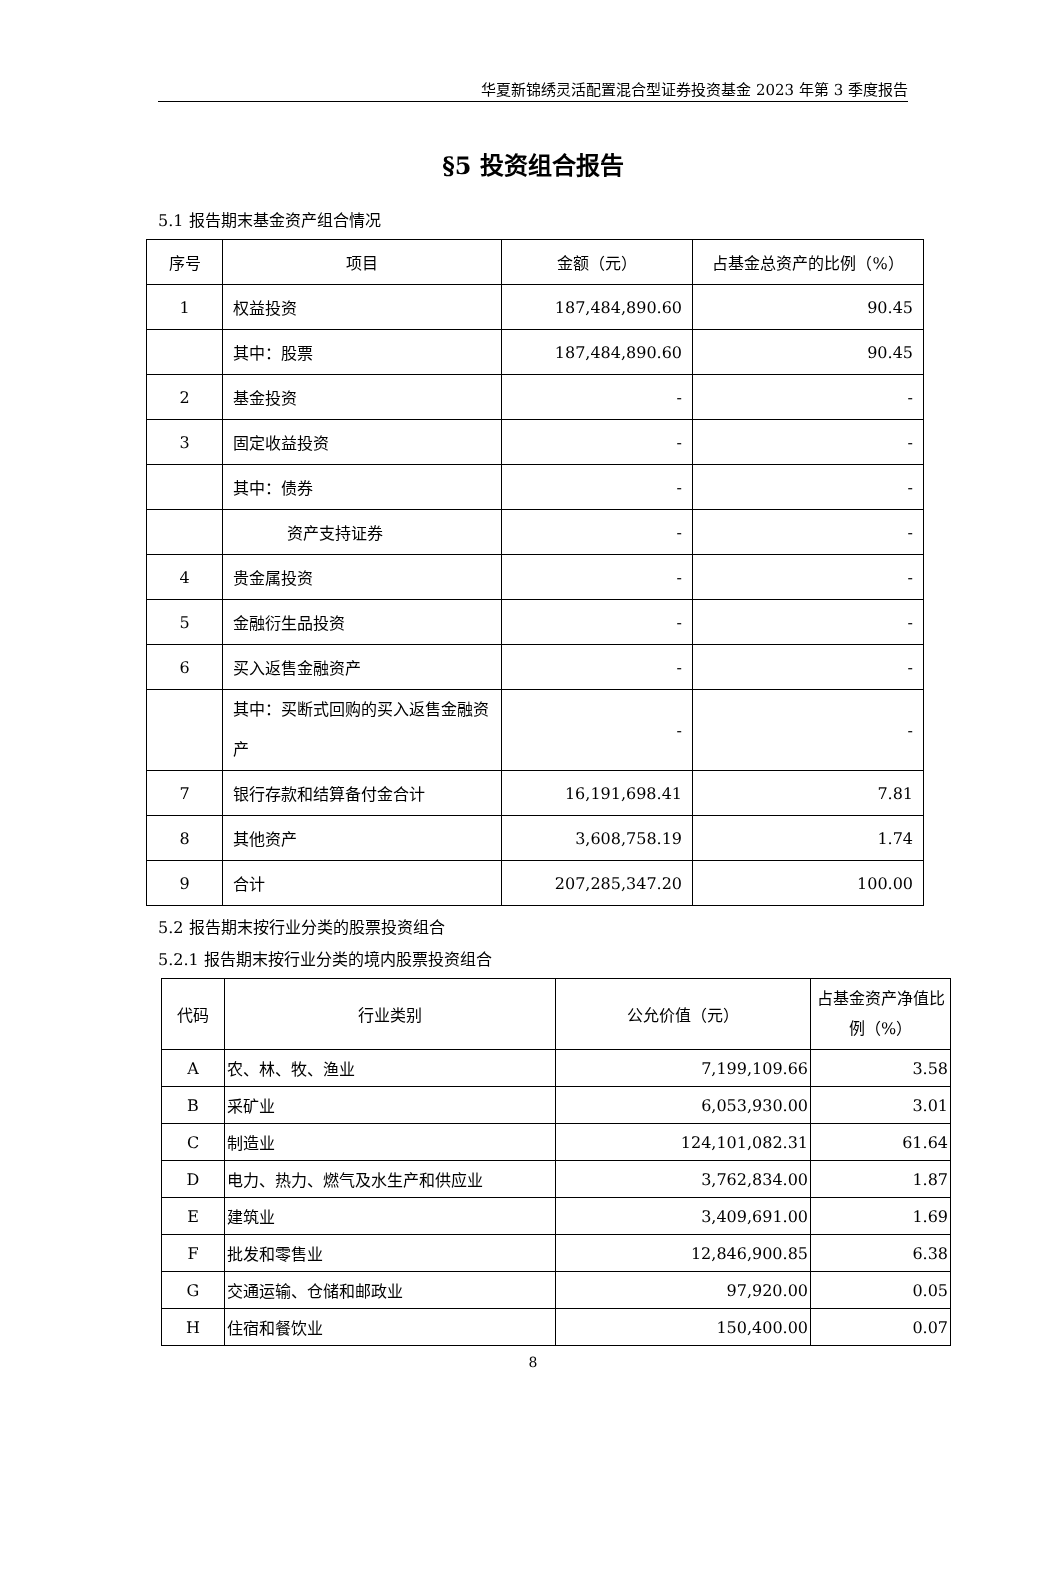华夏新锦绣灵活配置混合型证券投资基金 2023 年第 3 季度报告
§5 投资组合报告
5.1 报告期末基金资产组合情况
| 序号 | 项目 | 金额（元） | 占基金总资产的比例（%） |
| --- | --- | --- | --- |
| 1 | 权益投资 | 187,484,890.60 | 90.45 |
| | 其中：股票 | 187,484,890.60 | 90.45 |
| 2 | 基金投资 | - | - |
| 3 | 固定收益投资 | - | - |
| | 其中：债券 | - | - |
| | 资产支持证券 | - | - |
| 4 | 贵金属投资 | - | - |
| 5 | 金融衍生品投资 | - | - |
| 6 | 买入返售金融资产 | - | - |
| | 其中：买断式回购的买入返售金融资产 | - | - |
| 7 | 银行存款和结算备付金合计 | 16,191,698.41 | 7.81 |
| 8 | 其他资产 | 3,608,758.19 | 1.74 |
| 9 | 合计 | 207,285,347.20 | 100.00 |
5.2 报告期末按行业分类的股票投资组合
5.2.1 报告期末按行业分类的境内股票投资组合
| 代码 | 行业类别 | 公允价值（元） | 占基金资产净值比例（%） |
| --- | --- | --- | --- |
| A | 农、林、牧、渔业 | 7,199,109.66 | 3.58 |
| B | 采矿业 | 6,053,930.00 | 3.01 |
| C | 制造业 | 124,101,082.31 | 61.64 |
| D | 电力、热力、燃气及水生产和供应业 | 3,762,834.00 | 1.87 |
| E | 建筑业 | 3,409,691.00 | 1.69 |
| F | 批发和零售业 | 12,846,900.85 | 6.38 |
| G | 交通运输、仓储和邮政业 | 97,920.00 | 0.05 |
| H | 住宿和餐饮业 | 150,400.00 | 0.07 |
8